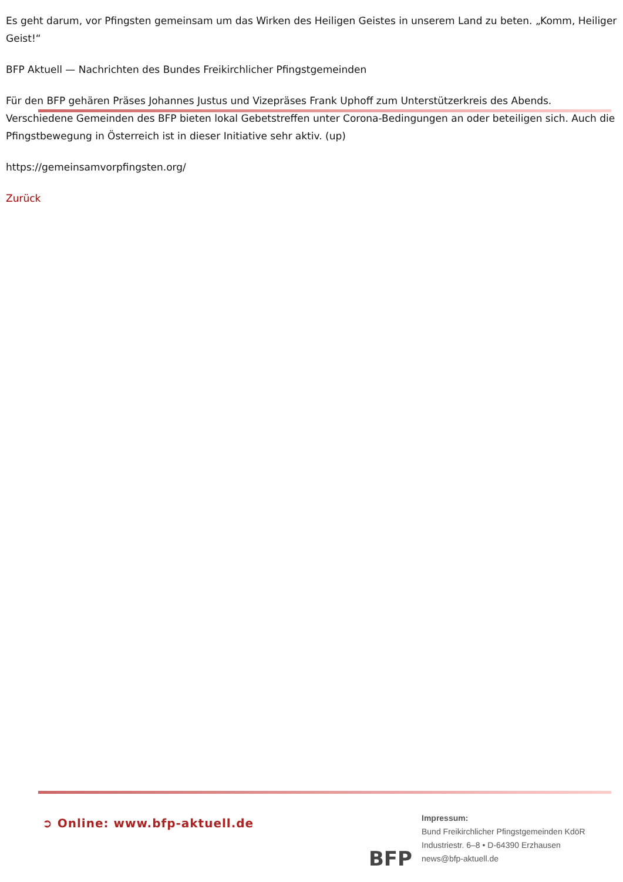Es geht darum, vor Pfingsten gemeinsam um das Wirken des Heiligen Geistes in unserem Land zu beten. „Komm, Heiliger Geist!“
BFP Aktuell — Nachrichten des Bundes Freikirchlicher Pfingstgemeinden
Für den BFP gehären Präses Johannes Justus und Vizepräses Frank Uphoff zum Unterstützerkreis des Abends. Verschiedene Gemeinden des BFP bieten lokal Gebetstreffen unter Corona-Bedingungen an oder beteiligen sich. Auch die Pfingstbewegung in Österreich ist in dieser Initiative sehr aktiv. (up)
https://gemeinsamvorpfingsten.org/
Zurück
➲ Online: www.bfp-aktuell.de
BFP
Impressum:
Bund Freikirchlicher Pfingstgemeinden KdöR
Industriestr. 6–8 • D-64390 Erzhausen
news@bfp-aktuell.de